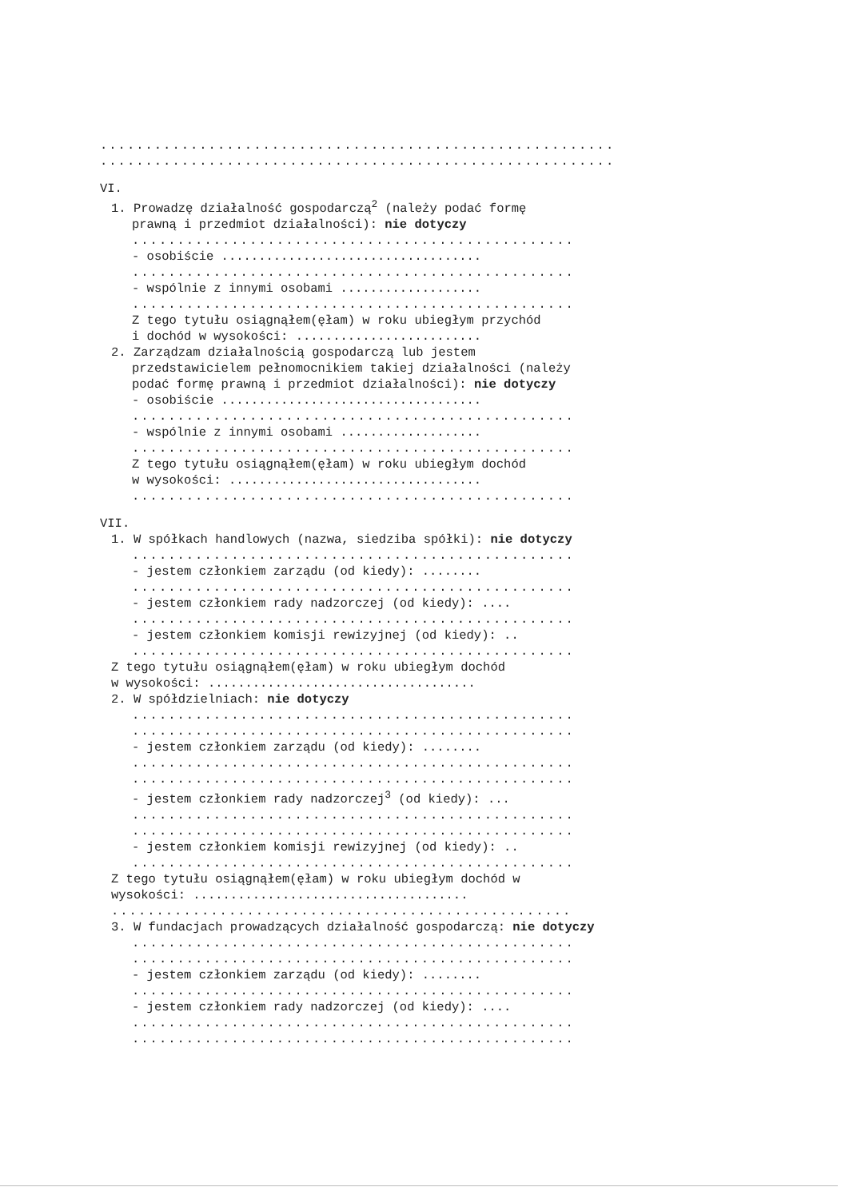.........................................................
.........................................................
VI.
1. Prowadzę działalność gospodarczą<sup>2</sup> (należy podać formę
prawną i przedmiot działalności): nie dotyczy
.................................................
- osobiście ...................................
.................................................
- wspólnie z innymi osobami ...................
.................................................
Z tego tytułu osiągnąłem(ęłam) w roku ubiegłym przychód
i dochód w wysokości: .........................
2. Zarządzam działalnością gospodarczą lub jestem
przedstawicielem pełnomocnikiem takiej działalności (należy
podać formę prawną i przedmiot działalności): nie dotyczy
- osobiście ...................................
.................................................
- wspólnie z innymi osobami ...................
.................................................
Z tego tytułu osiągnąłem(ęłam) w roku ubiegłym dochód
w wysokości: ..................................
.................................................
VII.
1. W spółkach handlowych (nazwa, siedziba spółki): nie dotyczy
.................................................
- jestem członkiem zarządu (od kiedy): ........
.................................................
- jestem członkiem rady nadzorczej (od kiedy): ....
.................................................
- jestem członkiem komisji rewizyjnej (od kiedy): ..
.................................................
Z tego tytułu osiągnąłem(ęłam) w roku ubiegłym dochód
w wysokości: ....................................
2. W spółdzielniach: nie dotyczy
.................................................
.................................................
- jestem członkiem zarządu (od kiedy): ........
.................................................
.................................................
- jestem członkiem rady nadzorczej<sup>3</sup> (od kiedy): ...
.................................................
.................................................
- jestem członkiem komisji rewizyjnej (od kiedy): ..
.................................................
Z tego tytułu osiągnąłem(ęłam) w roku ubiegłym dochód w
wysokości: .....................................
...................................................
3. W fundacjach prowadzących działalność gospodarczą: nie dotyczy
.................................................
.................................................
- jestem członkiem zarządu (od kiedy): ........
.................................................
- jestem członkiem rady nadzorczej (od kiedy): ....
.................................................
.................................................